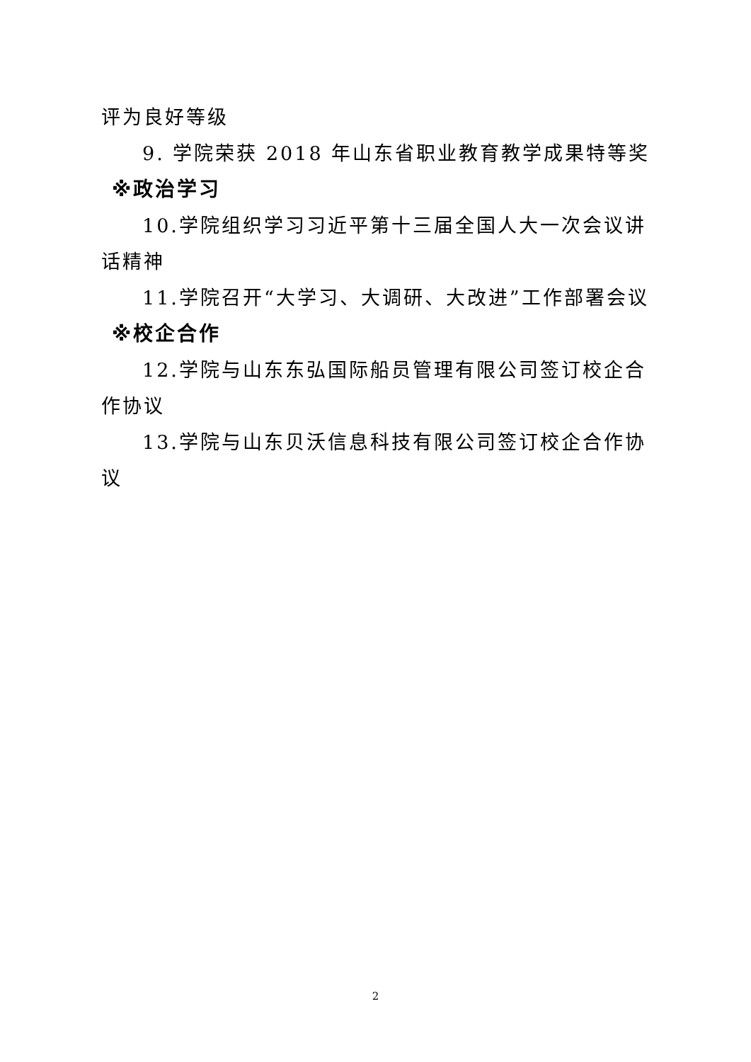评为良好等级
9. 学院荣获 2018 年山东省职业教育教学成果特等奖
※政治学习
10.学院组织学习习近平第十三届全国人大一次会议讲话精神
11.学院召开“大学习、大调研、大改进”工作部署会议
※校企合作
12.学院与山东东弘国际船员管理有限公司签订校企合作协议
13.学院与山东贝沃信息科技有限公司签订校企合作协议
2